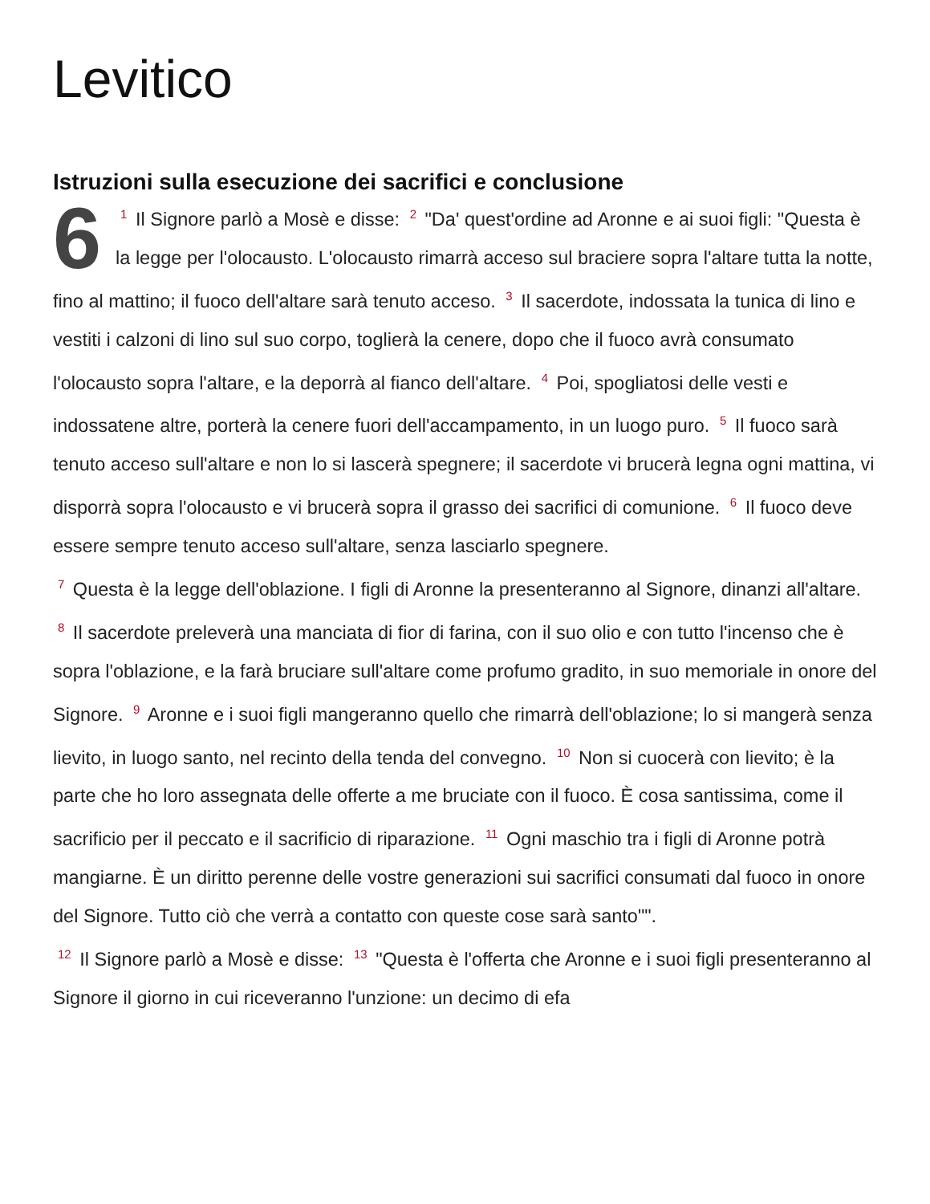Levitico
Istruzioni sulla esecuzione dei sacrifici e conclusione
6<sup>1</sup> Il Signore parlò a Mosè e disse: <sup>2</sup> "Da' quest'ordine ad Aronne e ai suoi figli: "Questa è la legge per l'olocausto. L'olocausto rimarrà acceso sul braciere sopra l'altare tutta la notte, fino al mattino; il fuoco dell'altare sarà tenuto acceso. <sup>3</sup> Il sacerdote, indossata la tunica di lino e vestiti i calzoni di lino sul suo corpo, toglierà la cenere, dopo che il fuoco avrà consumato l'olocausto sopra l'altare, e la deporrà al fianco dell'altare. <sup>4</sup> Poi, spogliatosi delle vesti e indossatene altre, porterà la cenere fuori dell'accampamento, in un luogo puro. <sup>5</sup> Il fuoco sarà tenuto acceso sull'altare e non lo si lascerà spegnere; il sacerdote vi brucerà legna ogni mattina, vi disporrà sopra l'olocausto e vi brucerà sopra il grasso dei sacrifici di comunione. <sup>6</sup> Il fuoco deve essere sempre tenuto acceso sull'altare, senza lasciarlo spegnere.
<sup>7</sup> Questa è la legge dell'oblazione. I figli di Aronne la presenteranno al Signore, dinanzi all'altare. <sup>8</sup> Il sacerdote preleverà una manciata di fior di farina, con il suo olio e con tutto l'incenso che è sopra l'oblazione, e la farà bruciare sull'altare come profumo gradito, in suo memoriale in onore del Signore. <sup>9</sup> Aronne e i suoi figli mangeranno quello che rimarrà dell'oblazione; lo si mangerà senza lievito, in luogo santo, nel recinto della tenda del convegno. <sup>10</sup> Non si cuocerà con lievito; è la parte che ho loro assegnata delle offerte a me bruciate con il fuoco. È cosa santissima, come il sacrificio per il peccato e il sacrificio di riparazione. <sup>11</sup> Ogni maschio tra i figli di Aronne potrà mangiarne. È un diritto perenne delle vostre generazioni sui sacrifici consumati dal fuoco in onore del Signore. Tutto ciò che verrà a contatto con queste cose sarà santo"".
<sup>12</sup> Il Signore parlò a Mosè e disse: <sup>13</sup> "Questa è l'offerta che Aronne e i suoi figli presenteranno al Signore il giorno in cui riceveranno l'unzione: un decimo di efa